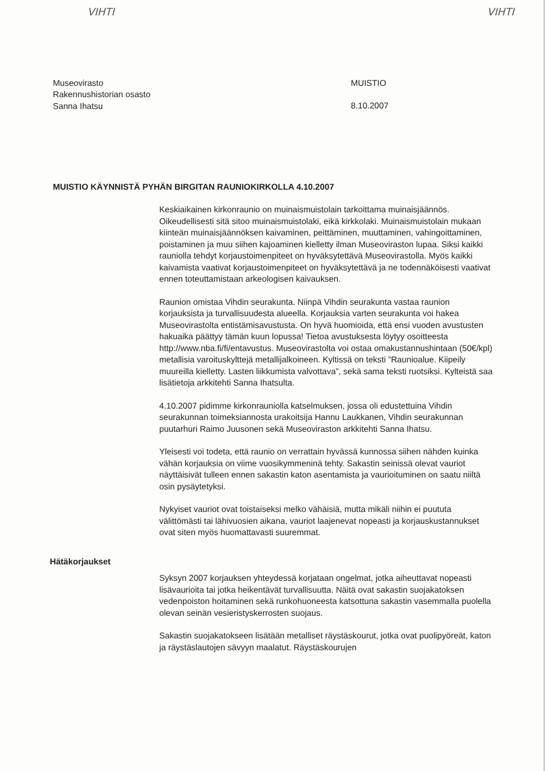VIHTI VIHTI
Museovirasto
Rakennushistorian osasto
Sanna Ihatsu
MUISTIO
8.10.2007
MUISTIO KÄYNNISTÄ PYHÄN BIRGITAN RAUNIOKIRKOLLA 4.10.2007
Keskiaikainen kirkonraunio on muinaismuistolain tarkoittama muinaisjäännös. Oikeudellisesti sitä sitoo muinaismuistolaki, eikä kirkkolaki. Muinaismuistolain mukaan kiinteän muinaisjäännöksen kaivaminen, peittäminen, muuttaminen, vahingoittaminen, poistaminen ja muu siihen kajoaminen kielletty ilman Museoviraston lupaa. Siksi kaikki rauniolla tehdyt korjaustoimenpiteet on hyväksytettävä Museovirastolla. Myös kaikki kaivamista vaativat korjaustoimenpiteet on hyväksytettävä ja ne todennäköisesti vaativat ennen toteuttamistaan arkeologisen kaivauksen.
Raunion omistaa Vihdin seurakunta. Niinpä Vihdin seurakunta vastaa raunion korjauksista ja turvallisuudesta alueella. Korjauksia varten seurakunta voi hakea Museovirastolta entistämisavustusta. On hyvä huomioida, että ensi vuoden avustusten hakuaika päättyy tämän kuun lopussa! Tietoa avustuksesta löytyy osoitteesta http://www.nba.fi/fi/entavustus. Museovirastolta voi ostaa omakustannushintaan (50€/kpl) metallisia varoituskylttejä metallijalkoineen. Kyltissä on teksti ”Raunioalue. Kiipeily muureilla kielletty. Lasten liikkumista valvottava”, sekä sama teksti ruotsiksi. Kylteistä saa lisätietoja arkkitehti Sanna Ihatsulta.
4.10.2007 pidimme kirkonrauniolla katselmuksen, jossa oli edustettuina Vihdin seurakunnan toimeksiannosta urakoitsija Hannu Laukkanen, Vihdin seurakunnan puutarhuri Raimo Juusonen sekä Museoviraston arkkitehti Sanna Ihatsu.
Yleisesti voi todeta, että raunio on verrattain hyvässä kunnossa siihen nähden kuinka vähän korjauksia on viime vuosikymmeninä tehty. Sakastin seinissä olevat vauriot näyttäisivät tulleen ennen sakastin katon asentamista ja vaurioituminen on saatu niiltä osin pysäytetyksi.
Nykyiset vauriot ovat toistaiseksi melko vähäisiä, mutta mikäli niihin ei puututa välittömästi tai lähivuosien aikana, vauriot laajenevat nopeasti ja korjauskustannukset ovat siten myös huomattavasti suuremmat.
Hätäkorjaukset
Syksyn 2007 korjauksen yhteydessä korjataan ongelmat, jotka aiheuttavat nopeasti lisävaurioita tai jotka heikentävät turvallisuutta. Näitä ovat sakastin suojakatoksen vedenpoiston hoitaminen sekä runkohuoneesta katsottuna sakastin vasemmalla puolella olevan seinän vesieristyskerrosten suojaus.
Sakastin suojakatokseen lisätään metalliset räystäskourut, jotka ovat puolipyöreät, katon ja räystäslautojen sävyyn maalatut. Räystäskourujen